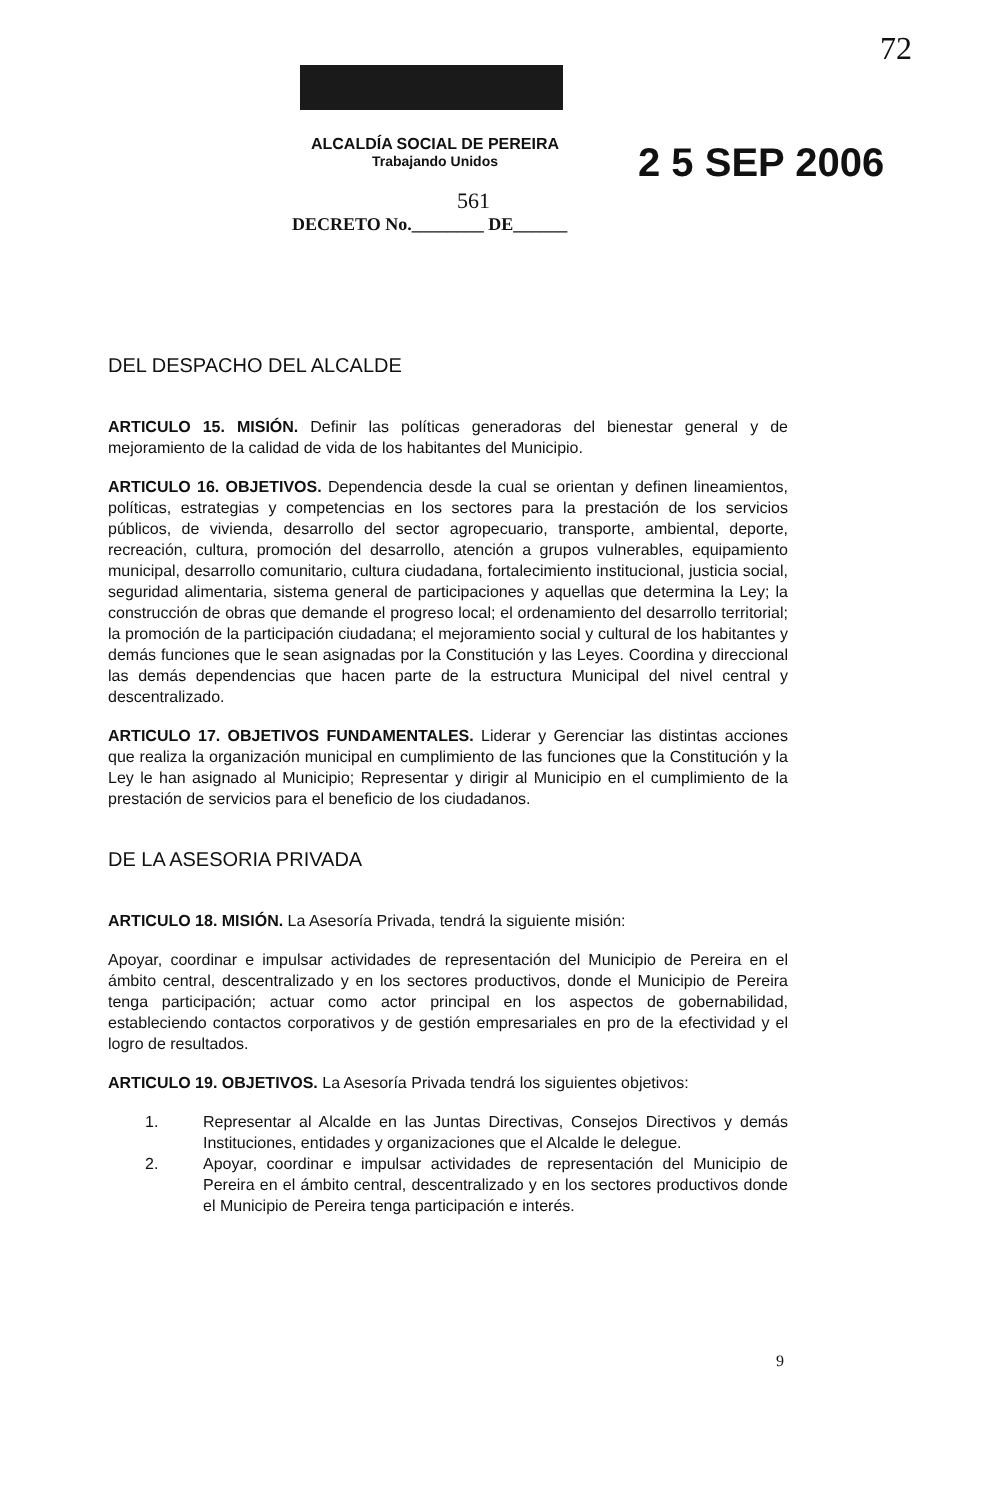72
ALCALDÍA SOCIAL DE PEREIRA
Trabajando Unidos
2 5 SEP 2006
561
DECRETO No.________ DE______
DEL DESPACHO DEL ALCALDE
ARTICULO 15. MISIÓN. Definir las políticas generadoras del bienestar general y de mejoramiento de la calidad de vida de los habitantes del Municipio.
ARTICULO 16. OBJETIVOS. Dependencia desde la cual se orientan y definen lineamientos, políticas, estrategias y competencias en los sectores para la prestación de los servicios públicos, de vivienda, desarrollo del sector agropecuario, transporte, ambiental, deporte, recreación, cultura, promoción del desarrollo, atención a grupos vulnerables, equipamiento municipal, desarrollo comunitario, cultura ciudadana, fortalecimiento institucional, justicia social, seguridad alimentaria, sistema general de participaciones y aquellas que determina la Ley; la construcción de obras que demande el progreso local; el ordenamiento del desarrollo territorial; la promoción de la participación ciudadana; el mejoramiento social y cultural de los habitantes y demás funciones que le sean asignadas por la Constitución y las Leyes. Coordina y direccional las demás dependencias que hacen parte de la estructura Municipal del nivel central y descentralizado.
ARTICULO 17. OBJETIVOS FUNDAMENTALES. Liderar y Gerenciar las distintas acciones que realiza la organización municipal en cumplimiento de las funciones que la Constitución y la Ley le han asignado al Municipio; Representar y dirigir al Municipio en el cumplimiento de la prestación de servicios para el beneficio de los ciudadanos.
DE LA ASESORIA PRIVADA
ARTICULO 18. MISIÓN. La Asesoría Privada, tendrá la siguiente misión:
Apoyar, coordinar e impulsar actividades de representación del Municipio de Pereira en el ámbito central, descentralizado y en los sectores productivos, donde el Municipio de Pereira tenga participación; actuar como actor principal en los aspectos de gobernabilidad, estableciendo contactos corporativos y de gestión empresariales en pro de la efectividad y el logro de resultados.
ARTICULO 19. OBJETIVOS. La Asesoría Privada tendrá los siguientes objetivos:
1. Representar al Alcalde en las Juntas Directivas, Consejos Directivos y demás Instituciones, entidades y organizaciones que el Alcalde le delegue.
2. Apoyar, coordinar e impulsar actividades de representación del Municipio de Pereira en el ámbito central, descentralizado y en los sectores productivos donde el Municipio de Pereira tenga participación e interés.
9